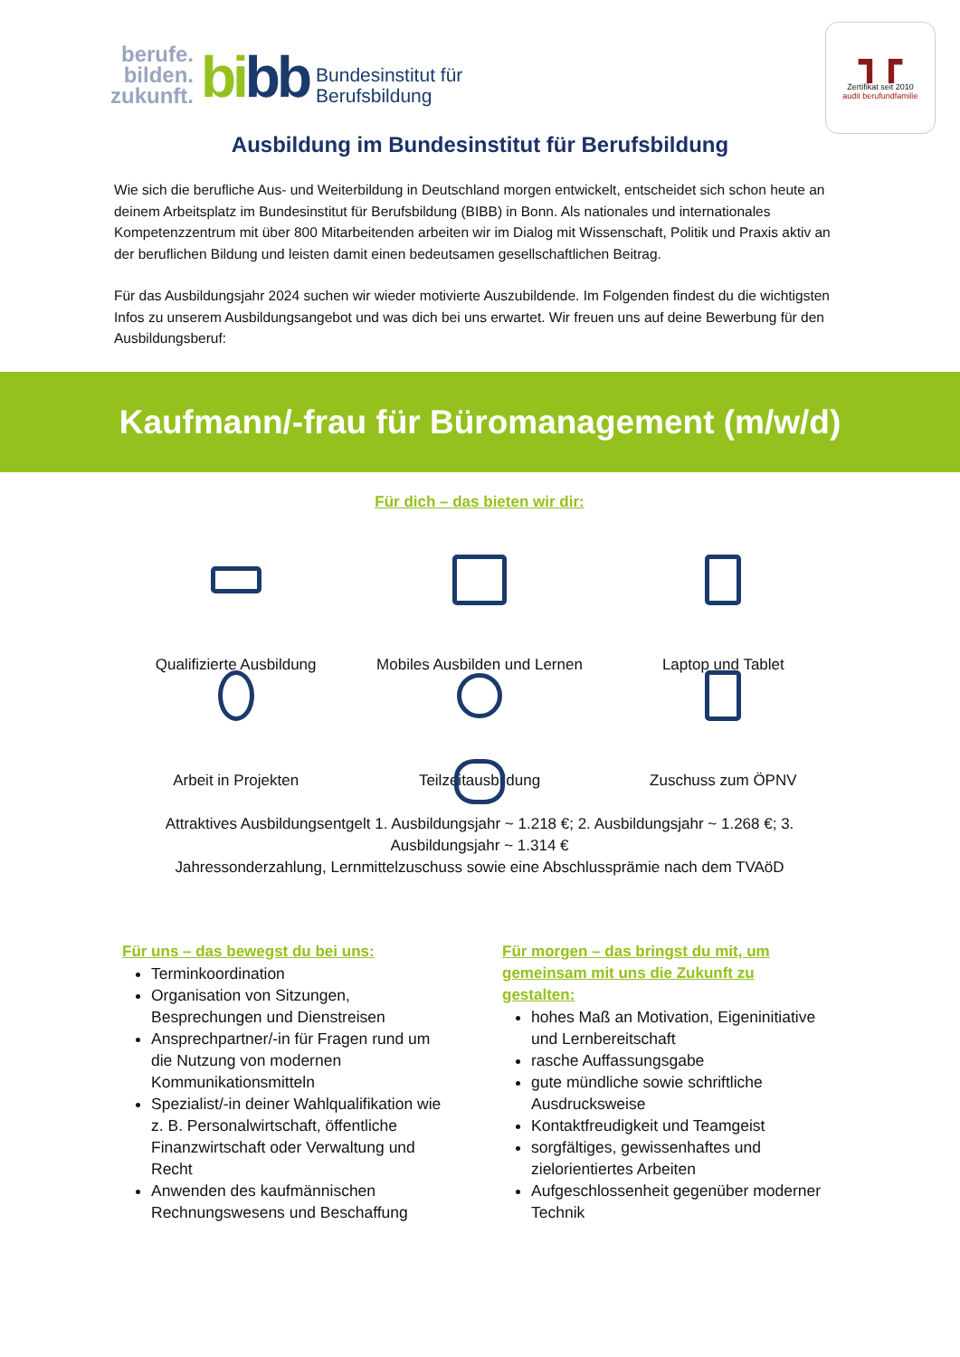berufe.
bilden.
zukunft.
bibb
Bundesinstitut für
Berufsbildung
┓┏
Zertifikat seit 2010
audit berufundfamilie
Ausbildung im Bundesinstitut für Berufsbildung
Wie sich die berufliche Aus- und Weiterbildung in Deutschland morgen entwickelt, entscheidet sich schon heute an deinem Arbeitsplatz im Bundesinstitut für Berufsbildung (BIBB) in Bonn. Als nationales und internationales Kompetenzzentrum mit über 800 Mitarbeitenden arbeiten wir im Dialog mit Wissenschaft, Politik und Praxis aktiv an der beruflichen Bildung und leisten damit einen bedeutsamen gesellschaftlichen Beitrag.
Für das Ausbildungsjahr 2024 suchen wir wieder motivierte Auszubildende. Im Folgenden findest du die wichtigsten Infos zu unserem Ausbildungsangebot und was dich bei uns erwartet. Wir freuen uns auf deine Bewerbung für den Ausbildungsberuf:
Kaufmann/-frau für Büromanagement (m/w/d)
Für dich – das bieten wir dir:
Qualifizierte Ausbildung
Mobiles Ausbilden und Lernen
Laptop und Tablet
Arbeit in Projekten
Teilzeitausbildung
Zuschuss zum ÖPNV
Attraktives Ausbildungsentgelt 1. Ausbildungsjahr ~ 1.218 €; 2. Ausbildungsjahr ~ 1.268 €; 3. Ausbildungsjahr ~ 1.314 €
Jahressonderzahlung, Lernmittelzuschuss sowie eine Abschlussprämie nach dem TVAöD
Für uns – das bewegst du bei uns:
Terminkoordination
Organisation von Sitzungen, Besprechungen und Dienstreisen
Ansprechpartner/-in für Fragen rund um die Nutzung von modernen Kommunikationsmitteln
Spezialist/-in deiner Wahlqualifikation wie z. B. Personalwirtschaft, öffentliche Finanzwirtschaft oder Verwaltung und Recht
Anwenden des kaufmännischen Rechnungswesens und Beschaffung
Für morgen – das bringst du mit, um gemeinsam mit uns die Zukunft zu gestalten:
hohes Maß an Motivation, Eigeninitiative und Lernbereitschaft
rasche Auffassungsgabe
gute mündliche sowie schriftliche Ausdrucksweise
Kontaktfreudigkeit und Teamgeist
sorgfältiges, gewissenhaftes und zielorientiertes Arbeiten
Aufgeschlossenheit gegenüber moderner Technik